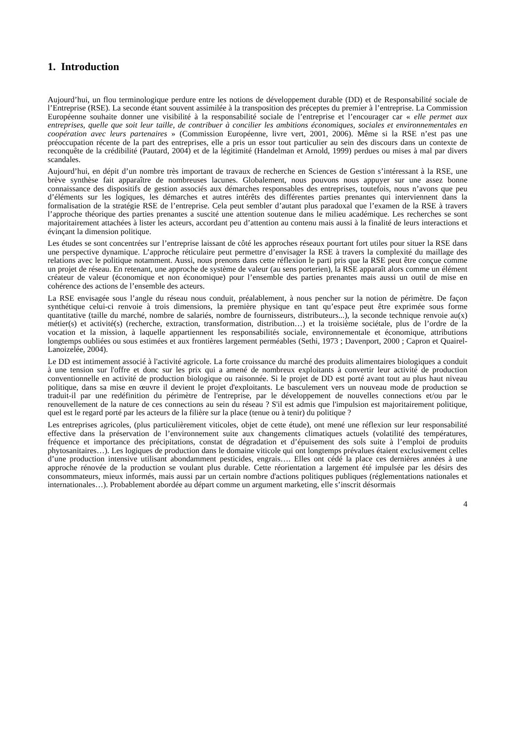1. Introduction
Aujourd’hui, un flou terminologique perdure entre les notions de développement durable (DD) et de Responsabilité sociale de l’Entreprise (RSE). La seconde étant souvent assimilée à la transposition des préceptes du premier à l’entreprise. La Commission Européenne souhaite donner une visibilité à la responsabilité sociale de l’entreprise et l’encourager car « elle permet aux entreprises, quelle que soit leur taille, de contribuer à concilier les ambitions économiques, sociales et environnementales en coopération avec leurs partenaires » (Commission Européenne, livre vert, 2001, 2006). Même si la RSE n’est pas une préoccupation récente de la part des entreprises, elle a pris un essor tout particulier au sein des discours dans un contexte de reconquête de la crédibilité (Pautard, 2004) et de la légitimité (Handelman et Arnold, 1999) perdues ou mises à mal par divers scandales.
Aujourd’hui, en dépit d’un nombre très important de travaux de recherche en Sciences de Gestion s’intéressant à la RSE, une brève synthèse fait apparaître de nombreuses lacunes. Globalement, nous pouvons nous appuyer sur une assez bonne connaissance des dispositifs de gestion associés aux démarches responsables des entreprises, toutefois, nous n’avons que peu d’éléments sur les logiques, les démarches et autres intérêts des différentes parties prenantes qui interviennent dans la formalisation de la stratégie RSE de l’entreprise. Cela peut sembler d’autant plus paradoxal que l’examen de la RSE à travers l’approche théorique des parties prenantes a suscité une attention soutenue dans le milieu académique. Les recherches se sont majoritairement attachées à lister les acteurs, accordant peu d’attention au contenu mais aussi à la finalité de leurs interactions et évinçant la dimension politique.
Les études se sont concentrées sur l’entreprise laissant de côté les approches réseaux pourtant fort utiles pour situer la RSE dans une perspective dynamique. L’approche réticulaire peut permettre d’envisager la RSE à travers la complexité du maillage des relations avec le politique notamment. Aussi, nous prenons dans cette réflexion le parti pris que la RSE peut être conçue comme un projet de réseau. En retenant, une approche de système de valeur (au sens porterien), la RSE apparaît alors comme un élément créateur de valeur (économique et non économique) pour l’ensemble des parties prenantes mais aussi un outil de mise en cohérence des actions de l’ensemble des acteurs.
La RSE envisagée sous l’angle du réseau nous conduit, préalablement, à nous pencher sur la notion de périmètre. De façon synthétique celui-ci renvoie à trois dimensions, la première physique en tant qu’espace peut être exprimée sous forme quantitative (taille du marché, nombre de salariés, nombre de fournisseurs, distributeurs...), la seconde technique renvoie au(x) métier(s) et activité(s) (recherche, extraction, transformation, distribution…) et la troisième sociétale, plus de l’ordre de la vocation et la mission, à laquelle appartiennent les responsabilités sociale, environnementale et économique, attributions longtemps oubliées ou sous estimées et aux frontières largement perméables (Sethi, 1973 ; Davenport, 2000 ; Capron et Quairel-Lanoizelée, 2004).
Le DD est intimement associé à l'activité agricole. La forte croissance du marché des produits alimentaires biologiques a conduit à une tension sur l'offre et donc sur les prix qui a amené de nombreux exploitants à convertir leur activité de production conventionnelle en activité de production biologique ou raisonnée. Si le projet de DD est porté avant tout au plus haut niveau politique, dans sa mise en œuvre il devient le projet d'exploitants. Le basculement vers un nouveau mode de production se traduit-il par une redéfinition du périmètre de l'entreprise, par le développement de nouvelles connections et/ou par le renouvellement de la nature de ces connections au sein du réseau ? S'il est admis que l'impulsion est majoritairement politique, quel est le regard porté par les acteurs de la filière sur la place (tenue ou à tenir) du politique ?
Les entreprises agricoles, (plus particulièrement viticoles, objet de cette étude), ont mené une réflexion sur leur responsabilité effective dans la préservation de l’environnement suite aux changements climatiques actuels (volatilité des températures, fréquence et importance des précipitations, constat de dégradation et d’épuisement des sols suite à l’emploi de produits phytosanitaires…). Les logiques de production dans le domaine viticole qui ont longtemps prévalues étaient exclusivement celles d’une production intensive utilisant abondamment pesticides, engrais…. Elles ont cédé la place ces dernières années à une approche rénovée de la production se voulant plus durable. Cette réorientation a largement été impulsée par les désirs des consommateurs, mieux informés, mais aussi par un certain nombre d'actions politiques publiques (réglementations nationales et internationales…). Probablement abordée au départ comme un argument marketing, elle s’inscrit désormais
4